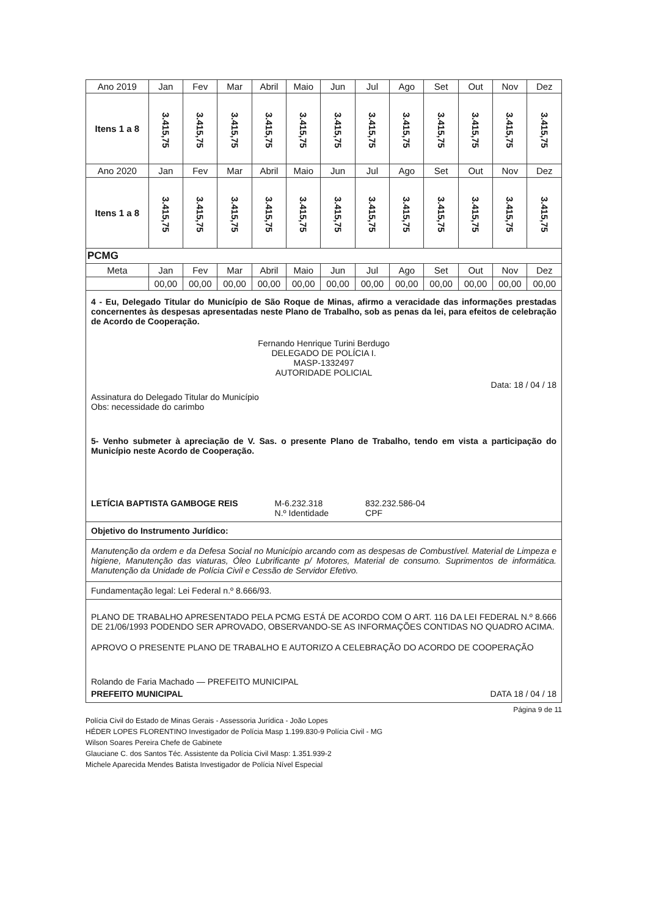| Ano 2019 | Jan | Fev | Mar | Abril | Maio | Jun | Jul | Ago | Set | Out | Nov | Dez |
| --- | --- | --- | --- | --- | --- | --- | --- | --- | --- | --- | --- | --- |
| Itens 1 a 8 | 3.415,75 | 3.415,75 | 3.415,75 | 3.415,75 | 3.415,75 | 3.415,75 | 3.415,75 | 3.415,75 | 3.415,75 | 3.415,75 | 3.415,75 | 3.415,75 |
| Ano 2020 | Jan | Fev | Mar | Abril | Maio | Jun | Jul | Ago | Set | Out | Nov | Dez |
| Itens 1 a 8 | 3.415,75 | 3.415,75 | 3.415,75 | 3.415,75 | 3.415,75 | 3.415,75 | 3.415,75 | 3.415,75 | 3.415,75 | 3.415,75 | 3.415,75 | 3.415,75 |
| PCMG | | | | | | | | | | | | |
| Meta | Jan | Fev | Mar | Abril | Maio | Jun | Jul | Ago | Set | Out | Nov | Dez |
| | 00,00 | 00,00 | 00,00 | 00,00 | 00,00 | 00,00 | 00,00 | 00,00 | 00,00 | 00,00 | 00,00 | 00,00 |
4 - Eu, Delegado Titular do Município de São Roque de Minas, afirmo a veracidade das informações prestadas concernentes às despesas apresentadas neste Plano de Trabalho, sob as penas da lei, para efeitos de celebração de Acordo de Cooperação.
Fernando Henrique Turini Berdugo
DELEGADO DE POLÍCIA I.
MASP-1332497
AUTORIDADE POLICIAL
Data: 18 / 04 / 18
Assinatura do Delegado Titular do Município
Obs: necessidade do carimbo
5- Venho submeter à apreciação de V. Sas. o presente Plano de Trabalho, tendo em vista a participação do Município neste Acordo de Cooperação.
LETÍCIA BAPTISTA GAMBOGE REIS M-6.232.318
N.º Identidade 832.232.586-04
CPF
Objetivo do Instrumento Jurídico:
Manutenção da ordem e da Defesa Social no Município arcando com as despesas de Combustível. Material de Limpeza e higiene, Manutenção das viaturas, Óleo Lubrificante p/ Motores, Material de consumo. Suprimentos de informática. Manutenção da Unidade de Polícia Civil e Cessão de Servidor Efetivo.
Fundamentação legal: Lei Federal n.º 8.666/93.
PLANO DE TRABALHO APRESENTADO PELA PCMG ESTÁ DE ACORDO COM O ART. 116 DA LEI FEDERAL N.º 8.666 DE 21/06/1993 PODENDO SER APROVADO, OBSERVANDO-SE AS INFORMAÇÕES CONTIDAS NO QUADRO ACIMA.
APROVO O PRESENTE PLANO DE TRABALHO E AUTORIZO A CELEBRAÇÃO DO ACORDO DE COOPERAÇÃO
Rolando de Faria Machado — PREFEITO MUNICIPAL
PREFEITO MUNICIPAL DATA 18 / 04 / 18
Página 9 de 11
Polícia Civil do Estado de Minas Gerais - Assessoria Jurídica - João Lopes
HÉDER LOPES FLORENTINO Investigador de Polícia Masp 1.199.830-9 Polícia Civil - MG
Wilson Soares Pereira Chefe de Gabinete
Glauciane C. dos Santos Téc. Assistente da Polícia Civil Masp: 1.351.939-2
Michele Aparecida Mendes Batista Investigador de Polícia Nível Especial